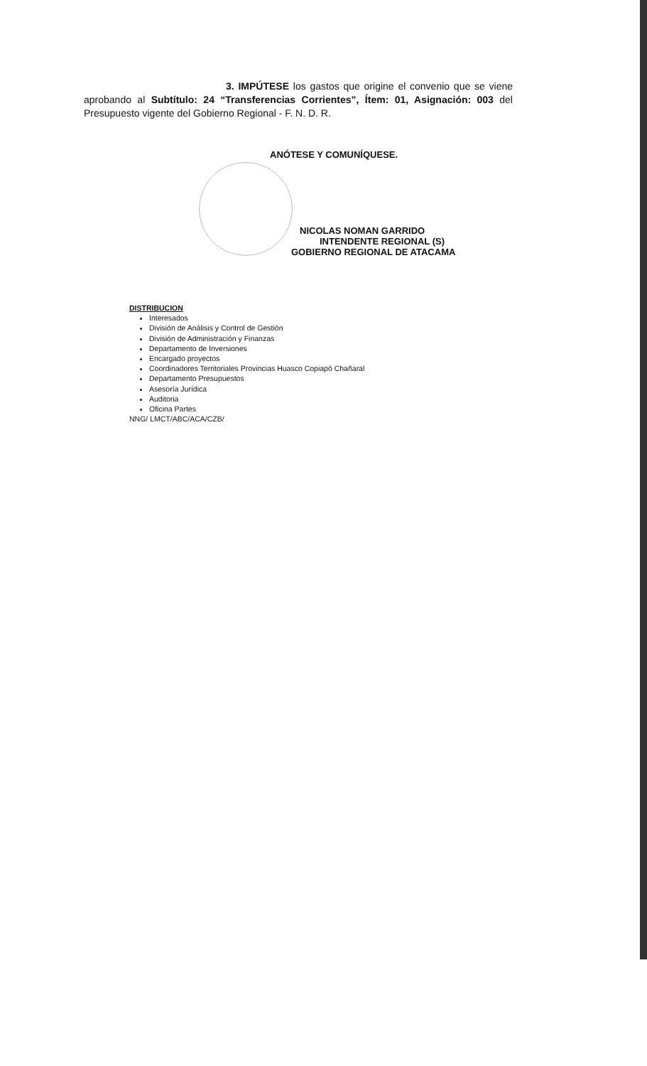3. IMPÚTESE los gastos que origine el convenio que se viene aprobando al Subtítulo: 24 “Transferencias Corrientes”, Ítem: 01, Asignación: 003 del Presupuesto vigente del Gobierno Regional - F. N. D. R.
ANÓTESE Y COMUNÍQUESE.
NICOLAS NOMAN GARRIDO
INTENDENTE REGIONAL (S)
GOBIERNO REGIONAL DE ATACAMA
DISTRIBUCION
Interesados
División de Análisis y Control de Gestión
División de Administración y Finanzas
Departamento de Inversiones
Encargado proyectos
Coordinadores Territoriales Provincias Huasco Copiapó Chañaral
Departamento Presupuestos
Asesoría Jurídica
Auditoria
Oficina Partes
NNG/ LMCT/ABC/ACA/CZB/